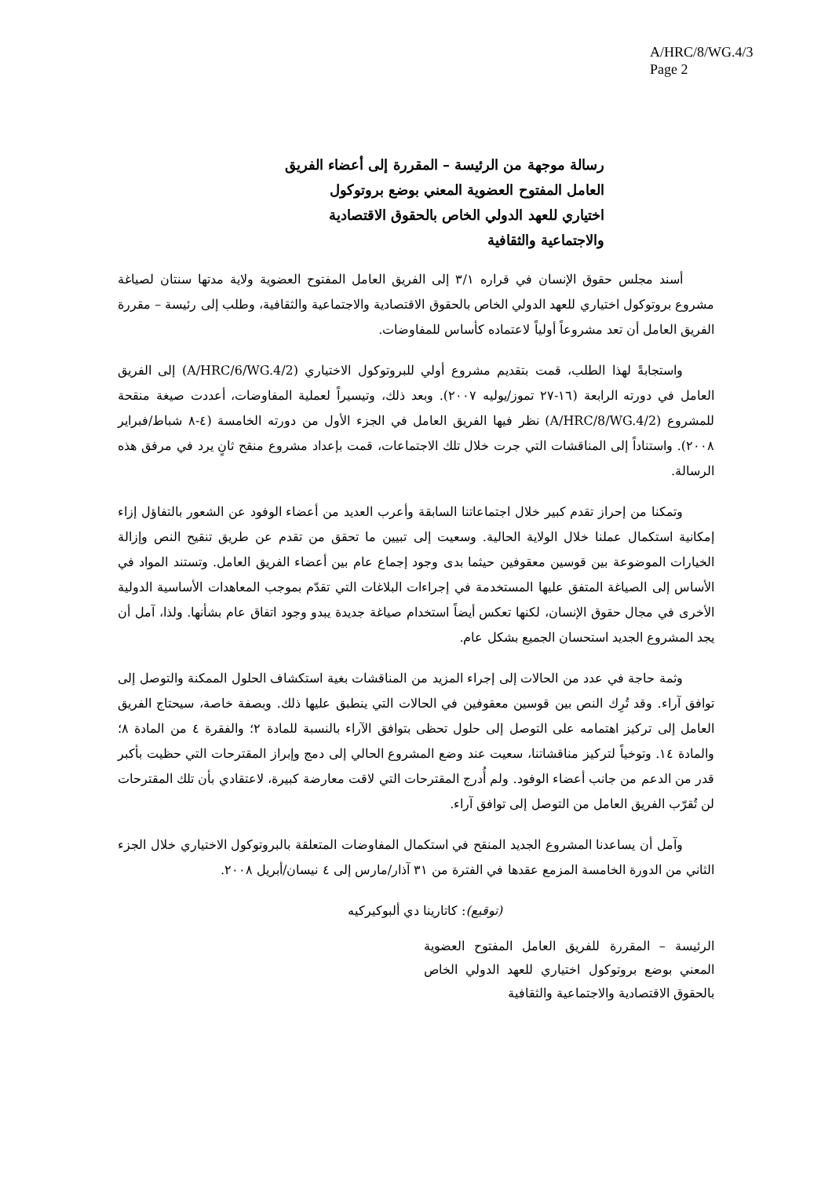A/HRC/8/WG.4/3
Page 2
رسالة موجهة من الرئيسة – المقررة إلى أعضاء الفريق العامل المفتوح العضوية المعني بوضع بروتوكول اختياري للعهد الدولي الخاص بالحقوق الاقتصادية والاجتماعية والثقافية
أسند مجلس حقوق الإنسان في قراره ٣/١ إلى الفريق العامل المفتوح العضوية ولاية مدتها سنتان لصياغة مشروع بروتوكول اختياري للعهد الدولي الخاص بالحقوق الاقتصادية والاجتماعية والثقافية، وطلب إلى رئيسة – مقررة الفريق العامل أن تعد مشروعاً أولياً لاعتماده كأساس للمفاوضات.
واستجابةً لهذا الطلب، قمت بتقديم مشروع أولي للبروتوكول الاختياري (A/HRC/6/WG.4/2) إلى الفريق العامل في دورته الرابعة (١٦-٢٧ تموز/يوليه ٢٠٠٧). وبعد ذلك، وتيسيراً لعملية المفاوضات، أعددت صيغة منقحة للمشروع (A/HRC/8/WG.4/2) نظر فيها الفريق العامل في الجزء الأول من دورته الخامسة (٤-٨ شباط/فبراير ٢٠٠٨). واستناداً إلى المناقشات التي جرت خلال تلك الاجتماعات، قمت بإعداد مشروع منقح ثانٍ يرد في مرفق هذه الرسالة.
وتمكنا من إحراز تقدم كبير خلال اجتماعاتنا السابقة وأعرب العديد من أعضاء الوفود عن الشعور بالتفاؤل إزاء إمكانية استكمال عملنا خلال الولاية الحالية. وسعيت إلى تبيين ما تحقق من تقدم عن طريق تنقيح النص وإزالة الخيارات الموضوعة بين قوسين معقوفين حيثما بدى وجود إجماع عام بين أعضاء الفريق العامل. وتستند المواد في الأساس إلى الصياغة المتفق عليها المستخدمة في إجراءات البلاغات التي تقدّم بموجب المعاهدات الأساسية الدولية الأخرى في مجال حقوق الإنسان، لكنها تعكس أيضاً استخدام صياغة جديدة يبدو وجود اتفاق عام بشأنها. ولذا، آمل أن يجد المشروع الجديد استحسان الجميع بشكل عام.
وثمة حاجة في عدد من الحالات إلى إجراء المزيد من المناقشات بغية استكشاف الحلول الممكنة والتوصل إلى توافق آراء. وقد تُرِك النص بين قوسين معقوفين في الحالات التي ينطبق عليها ذلك. وبصفة خاصة، سيحتاج الفريق العامل إلى تركيز اهتمامه على التوصل إلى حلول تحظى بتوافق الآراء بالنسبة للمادة ٢؛ والفقرة ٤ من المادة ٨؛ والمادة ١٤. وتوخياً لتركيز مناقشاتنا، سعيت عند وضع المشروع الحالي إلى دمج وإبراز المقترحات التي حظيت بأكبر قدر من الدعم من جانب أعضاء الوفود. ولم أُدرج المقترحات التي لاقت معارضة كبيرة، لاعتقادي بأن تلك المقترحات لن تُقرّب الفريق العامل من التوصل إلى توافق آراء.
وآمل أن يساعدنا المشروع الجديد المنقح في استكمال المفاوضات المتعلقة بالبروتوكول الاختياري خلال الجزء الثاني من الدورة الخامسة المزمع عقدها في الفترة من ٣١ آذار/مارس إلى ٤ نيسان/أبريل ٢٠٠٨.
(توقيع): كاتارينا دي ألبوكيركيه
الرئيسة – المقررة للفريق العامل المفتوح العضوية المعني بوضع بروتوكول اختياري للعهد الدولي الخاص بالحقوق الاقتصادية والاجتماعية والثقافية